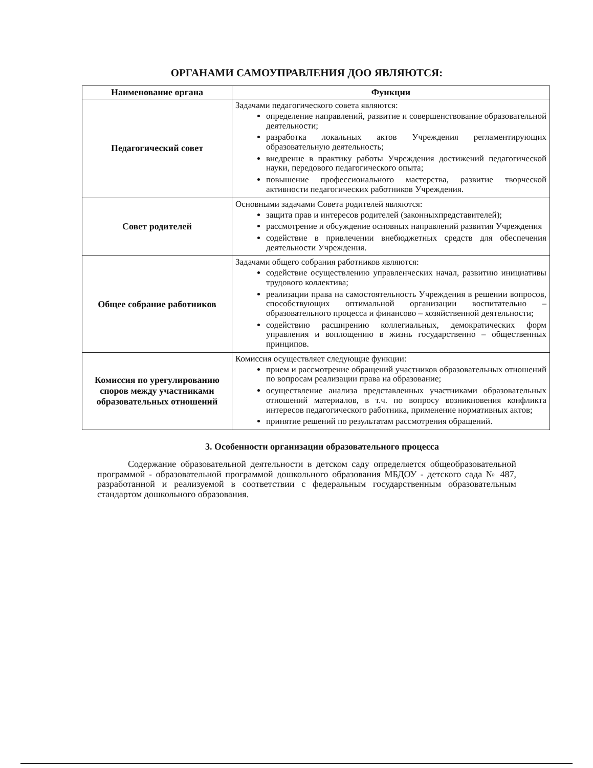ОРГАНАМИ САМОУПРАВЛЕНИЯ ДОО ЯВЛЯЮТСЯ:
| Наименование органа | Функции |
| --- | --- |
| Педагогический совет | Задачами педагогического совета являются: определение направлений, развитие и совершенствование образовательной деятельности; разработка локальных актов Учреждения регламентирующих образовательную деятельность; внедрение в практику работы Учреждения достижений педагогической науки, передового педагогического опыта; повышение профессионального мастерства, развитие творческой активности педагогических работников Учреждения. |
| Совет родителей | Основными задачами Совета родителей являются: защита прав и интересов родителей (законныхпредставителей); рассмотрение и обсуждение основных направлений развития Учреждения содействие в привлечении внебюджетных средств для обеспечения деятельности Учреждения. |
| Общее собрание работников | Задачами общего собрания работников являются: содействие осуществлению управленческих начал, развитию инициативы трудового коллектива; реализации права на самостоятельность Учреждения в решении вопросов, способствующих оптимальной организации воспитательно – образовательного процесса и финансово – хозяйственной деятельности; содействию расширению коллегиальных, демократических форм управления и воплощению в жизнь государственно – общественных принципов. |
| Комиссия по урегулированию споров между участниками образовательных отношений | Комиссия осуществляет следующие функции: прием и рассмотрение обращений участников образовательных отношений по вопросам реализации права на образование; осуществление анализа представленных участниками образовательных отношений материалов, в т.ч. по вопросу возникновения конфликта интересов педагогического работника, применение нормативных актов; принятие решений по результатам рассмотрения обращений. |
3. Особенности организации образовательного процесса
Содержание образовательной деятельности в детском саду определяется общеобразовательной программой - образовательной программой дошкольного образования МБДОУ - детского сада № 487, разработанной и реализуемой в соответствии с федеральным государственным образовательным стандартом дошкольного образования.